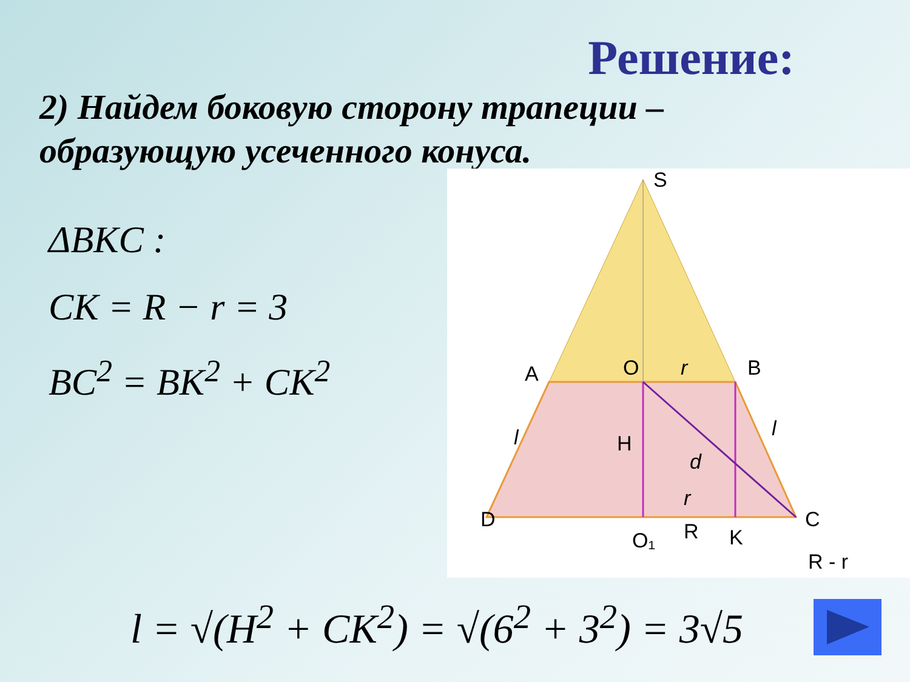Решение:
2) Найдем боковую сторону трапеции – образующую усеченного конуса.
ΔBKC :
CK = R − r = 3
BC<sup>2</sup> = BK<sup>2</sup> + CK<sup>2</sup>
S
A
O
B
D
O₁
K
C
H
d
R
R - r
r
r
l
l
l = √(H<sup>2</sup> + CK<sup>2</sup>) = √(6<sup>2</sup> + 3<sup>2</sup>) = 3√5